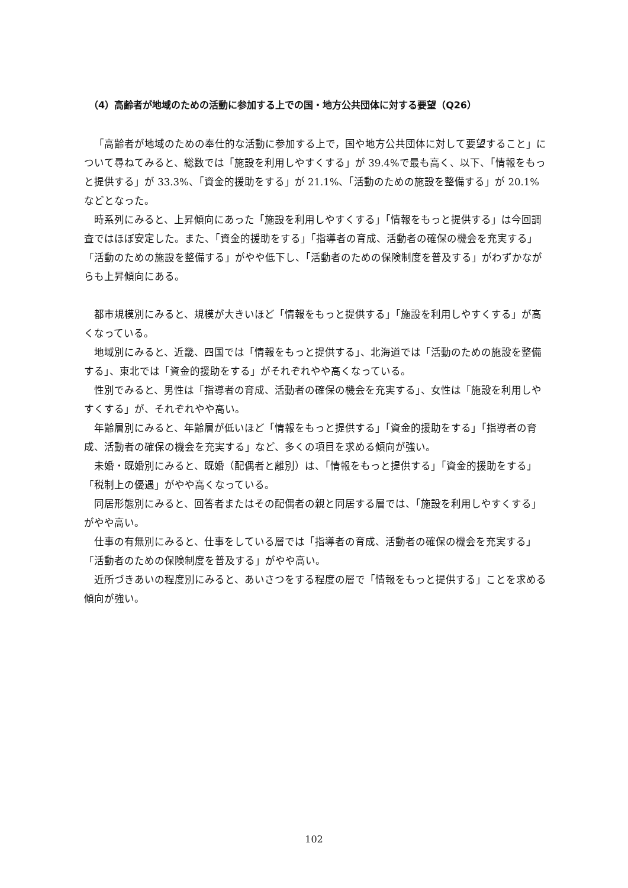（4）高齢者が地域のための活動に参加する上での国・地方公共団体に対する要望（Q26）
「高齢者が地域のための奉仕的な活動に参加する上で，国や地方公共団体に対して要望すること」について尋ねてみると、総数では「施設を利用しやすくする」が 39.4%で最も高く、以下、「情報をもっと提供する」が 33.3%、「資金的援助をする」が 21.1%、「活動のための施設を整備する」が 20.1%などとなった。
時系列にみると、上昇傾向にあった「施設を利用しやすくする」「情報をもっと提供する」は今回調査ではほぼ安定した。また、「資金的援助をする」「指導者の育成、活動者の確保の機会を充実する」「活動のための施設を整備する」がやや低下し、「活動者のための保険制度を普及する」がわずかながらも上昇傾向にある。
都市規模別にみると、規模が大きいほど「情報をもっと提供する」「施設を利用しやすくする」が高くなっている。
地域別にみると、近畿、四国では「情報をもっと提供する」、北海道では「活動のための施設を整備する」、東北では「資金的援助をする」がそれぞれやや高くなっている。
性別でみると、男性は「指導者の育成、活動者の確保の機会を充実する」、女性は「施設を利用しやすくする」が、それぞれやや高い。
年齢層別にみると、年齢層が低いほど「情報をもっと提供する」「資金的援助をする」「指導者の育成、活動者の確保の機会を充実する」など、多くの項目を求める傾向が強い。
未婚・既婚別にみると、既婚（配偶者と離別）は、「情報をもっと提供する」「資金的援助をする」「税制上の優遇」がやや高くなっている。
同居形態別にみると、回答者またはその配偶者の親と同居する層では、「施設を利用しやすくする」がやや高い。
仕事の有無別にみると、仕事をしている層では「指導者の育成、活動者の確保の機会を充実する」「活動者のための保険制度を普及する」がやや高い。
近所づきあいの程度別にみると、あいさつをする程度の層で「情報をもっと提供する」ことを求める傾向が強い。
102